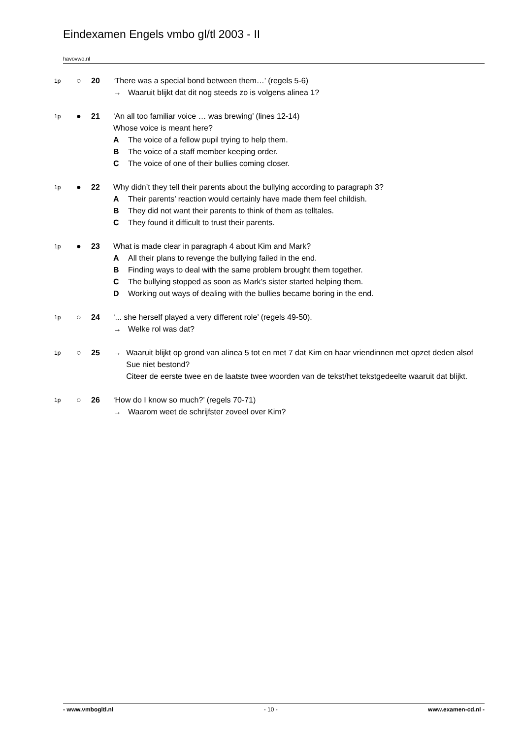Eindexamen Engels vmbo gl/tl 2003 - II
havovwo.nl
1p
○ 20 ‘There was a special bond between them…’ (regels 5-6)
→ Waaruit blijkt dat dit nog steeds zo is volgens alinea 1?
1p
● 21 ‘An all too familiar voice … was brewing’ (lines 12-14)
Whose voice is meant here?
A The voice of a fellow pupil trying to help them.
B The voice of a staff member keeping order.
C The voice of one of their bullies coming closer.
1p
● 22 Why didn’t they tell their parents about the bullying according to paragraph 3?
A Their parents’ reaction would certainly have made them feel childish.
B They did not want their parents to think of them as telltales.
C They found it difficult to trust their parents.
1p
● 23 What is made clear in paragraph 4 about Kim and Mark?
A All their plans to revenge the bullying failed in the end.
B Finding ways to deal with the same problem brought them together.
C The bullying stopped as soon as Mark’s sister started helping them.
D Working out ways of dealing with the bullies became boring in the end.
1p
○ 24 ‘... she herself played a very different role’ (regels 49-50).
→ Welke rol was dat?
1p
○ 25 → Waaruit blijkt op grond van alinea 5 tot en met 7 dat Kim en haar vriendinnen met opzet deden alsof Sue niet bestond?
Citeer de eerste twee en de laatste twee woorden van de tekst/het tekstgedeelte waaruit dat blijkt.
1p
○ 26 ‘How do I know so much?’ (regels 70-71)
→ Waarom weet de schrijfster zoveel over Kim?
- www.vmbogltl.nl - 10 - www.examen-cd.nl -